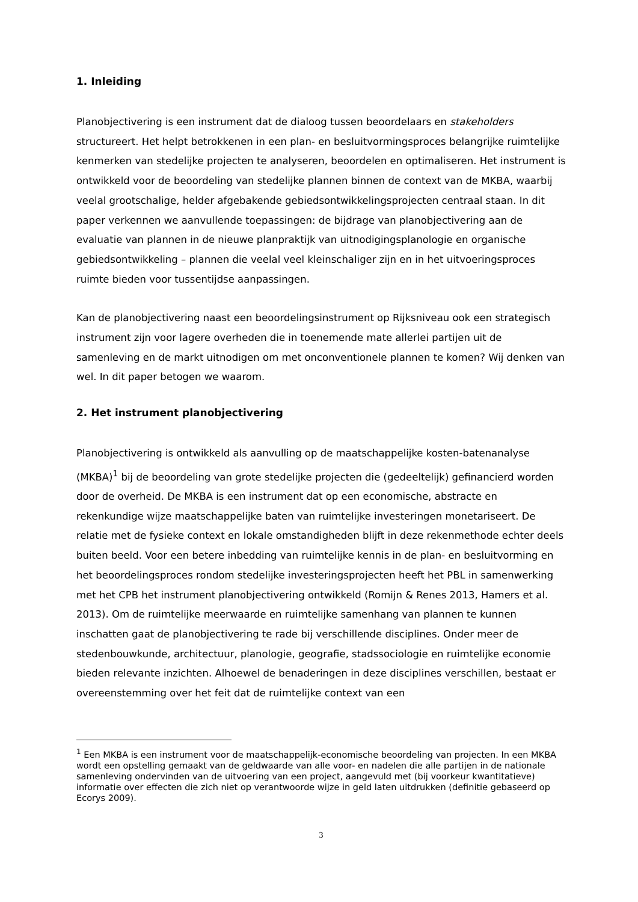1. Inleiding
Planobjectivering is een instrument dat de dialoog tussen beoordelaars en stakeholders structureert. Het helpt betrokkenen in een plan- en besluitvormingsproces belangrijke ruimtelijke kenmerken van stedelijke projecten te analyseren, beoordelen en optimaliseren. Het instrument is ontwikkeld voor de beoordeling van stedelijke plannen binnen de context van de MKBA, waarbij veelal grootschalige, helder afgebakende gebiedsontwikkelingsprojecten centraal staan. In dit paper verkennen we aanvullende toepassingen: de bijdrage van planobjectivering aan de evaluatie van plannen in de nieuwe planpraktijk van uitnodigingsplanologie en organische gebiedsontwikkeling – plannen die veelal veel kleinschaliger zijn en in het uitvoeringsproces ruimte bieden voor tussentijdse aanpassingen.
Kan de planobjectivering naast een beoordelingsinstrument op Rijksniveau ook een strategisch instrument zijn voor lagere overheden die in toenemende mate allerlei partijen uit de samenleving en de markt uitnodigen om met onconventionele plannen te komen? Wij denken van wel. In dit paper betogen we waarom.
2. Het instrument planobjectivering
Planobjectivering is ontwikkeld als aanvulling op de maatschappelijke kosten-batenanalyse (MKBA)<sup>1</sup> bij de beoordeling van grote stedelijke projecten die (gedeeltelijk) gefinancierd worden door de overheid. De MKBA is een instrument dat op een economische, abstracte en rekenkundige wijze maatschappelijke baten van ruimtelijke investeringen monetariseert. De relatie met de fysieke context en lokale omstandigheden blijft in deze rekenmethode echter deels buiten beeld. Voor een betere inbedding van ruimtelijke kennis in de plan- en besluitvorming en het beoordelingsproces rondom stedelijke investeringsprojecten heeft het PBL in samenwerking met het CPB het instrument planobjectivering ontwikkeld (Romijn & Renes 2013, Hamers et al. 2013). Om de ruimtelijke meerwaarde en ruimtelijke samenhang van plannen te kunnen inschatten gaat de planobjectivering te rade bij verschillende disciplines. Onder meer de stedenbouwkunde, architectuur, planologie, geografie, stadssociologie en ruimtelijke economie bieden relevante inzichten. Alhoewel de benaderingen in deze disciplines verschillen, bestaat er overeenstemming over het feit dat de ruimtelijke context van een
<sup>1</sup> Een MKBA is een instrument voor de maatschappelijk-economische beoordeling van projecten. In een MKBA wordt een opstelling gemaakt van de geldwaarde van alle voor- en nadelen die alle partijen in de nationale samenleving ondervinden van de uitvoering van een project, aangevuld met (bij voorkeur kwantitatieve) informatie over effecten die zich niet op verantwoorde wijze in geld laten uitdrukken (definitie gebaseerd op Ecorys 2009).
3